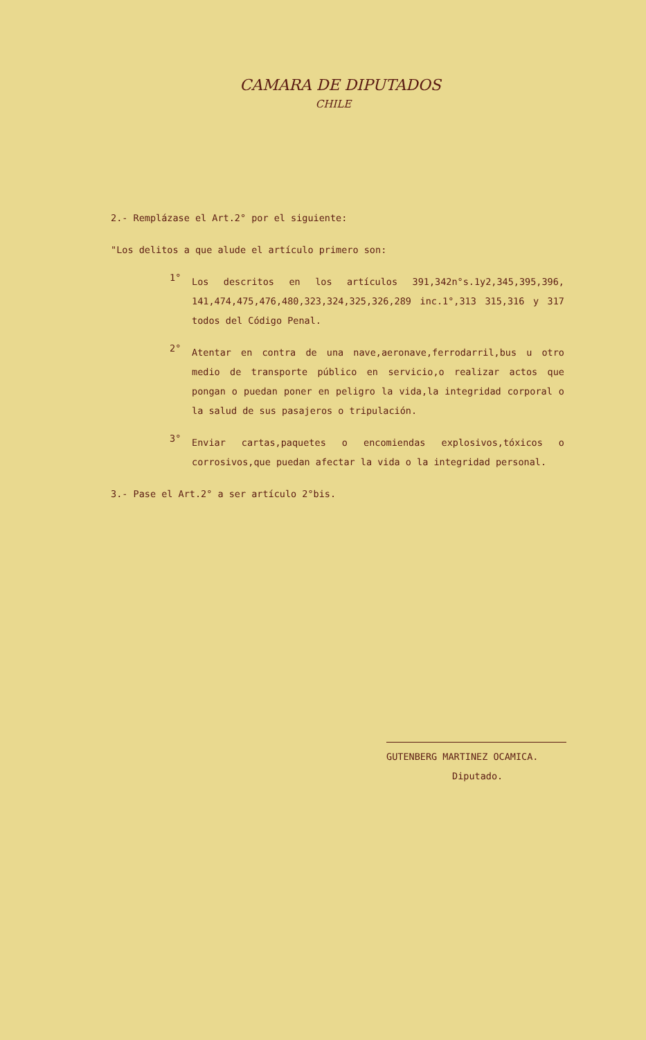CAMARA DE DIPUTADOS
CHILE
2.- Remplázase el Art.2° por el siguiente:
"Los delitos a que alude el artículo primero son:
1°
Los descritos en los artículos 391,342n°s.1y2,345,395,396, 141,474,475,476,480,323,324,325,326,289 inc.1°,313 315,316 y 317 todos del Código Penal.
2°
Atentar en contra de una nave,aeronave,ferrodarril,bus u otro medio de transporte público en servicio,o realizar actos que pongan o puedan poner en peligro la vida,la integridad corporal o la salud de sus pasajeros o tripulación.
3°
Enviar cartas,paquetes o encomiendas explosivos,tóxicos o corrosivos,que puedan afectar la vida o la integridad personal.
3.- Pase el Art.2° a ser artículo 2°bis.
GUTENBERG MARTINEZ OCAMICA.
Diputado.